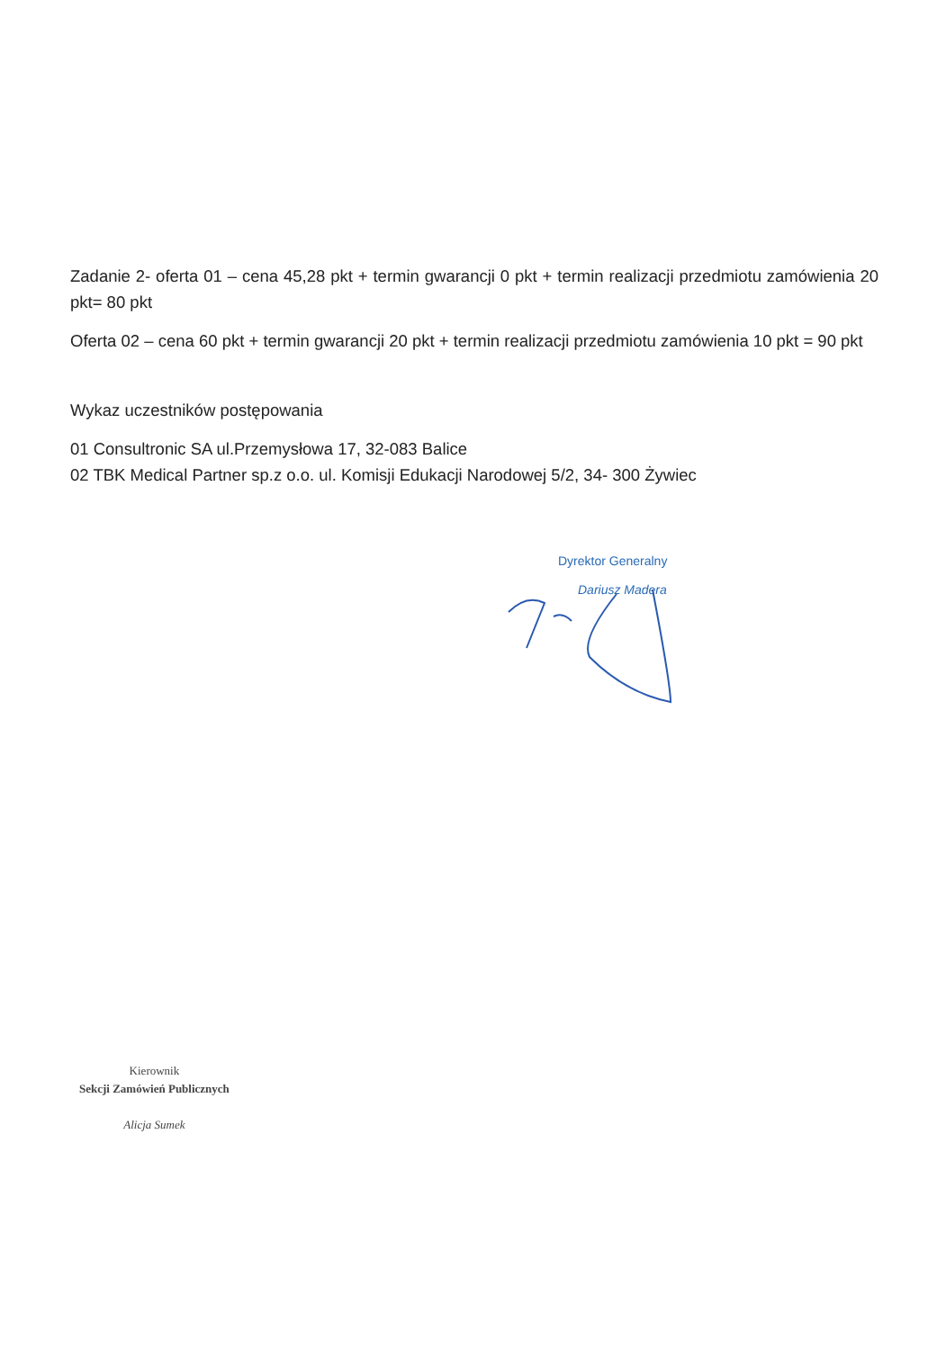Zadanie 2- oferta 01 – cena 45,28 pkt + termin gwarancji 0 pkt + termin realizacji przedmiotu zamówienia 20 pkt= 80 pkt
Oferta 02 – cena 60 pkt + termin gwarancji 20 pkt + termin realizacji przedmiotu zamówienia 10 pkt = 90 pkt
Wykaz uczestników postępowania
01 Consultronic SA ul.Przemysłowa 17, 32-083 Balice
02 TBK Medical Partner sp.z o.o. ul. Komisji Edukacji Narodowej 5/2, 34- 300 Żywiec
Dyrektor Generalny
Dariusz Madera
Kierownik
Sekcji Zamówień Publicznych
Alicja Sumek